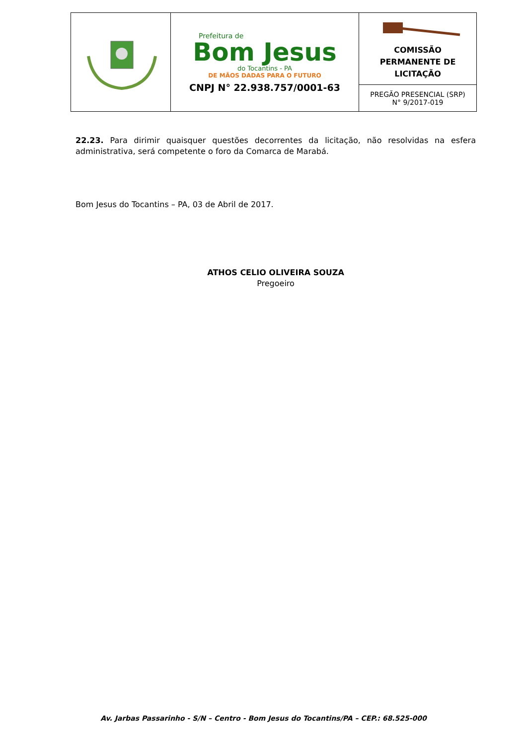| | Prefeitura de Bom Jesus do Tocantins - PA DE MÃOS DADAS PARA O FUTURO CNPJ N° 22.938.757/0001-63 | COMISSÃO PERMANENTE DE LICITAÇÃO |
| | | PREGÃO PRESENCIAL (SRP) N° 9/2017-019 |
22.23. Para dirimir quaisquer questões decorrentes da licitação, não resolvidas na esfera administrativa, será competente o foro da Comarca de Marabá.
Bom Jesus do Tocantins – PA, 03 de Abril de 2017.
ATHOS CELIO OLIVEIRA SOUZA
Pregoeiro
Av. Jarbas Passarinho - S/N – Centro - Bom Jesus do Tocantins/PA – CEP.: 68.525-000